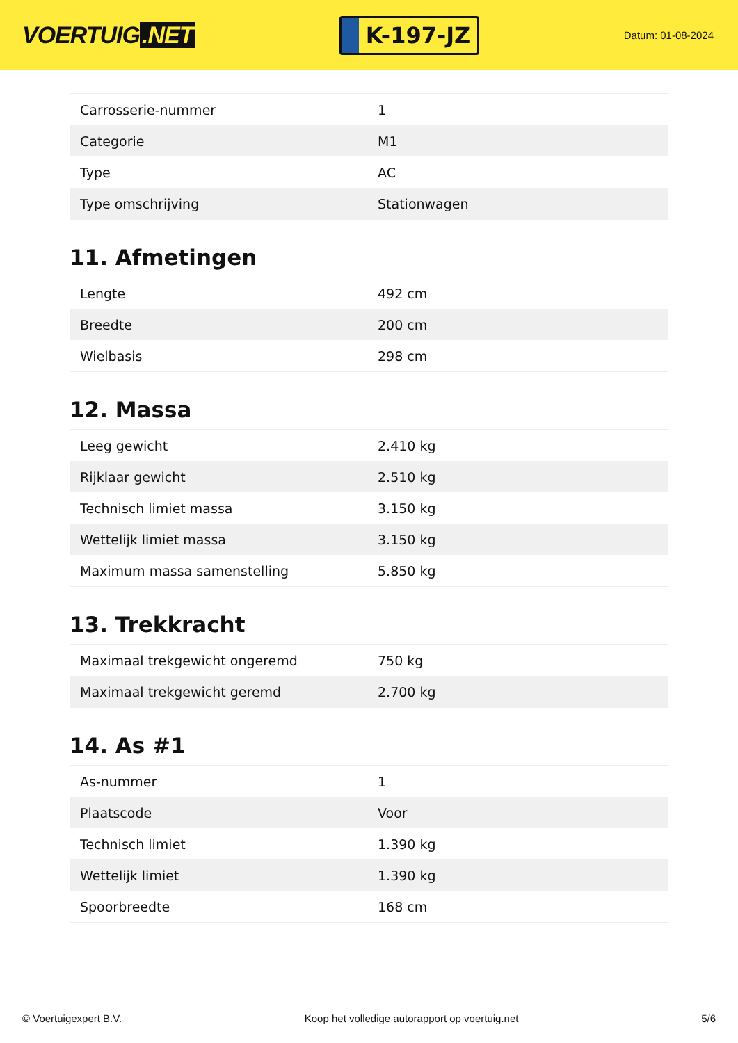VOERTUIG.NET
K-197-JZ
Datum: 01-08-2024
| Carrosserie-nummer | 1 |
| Categorie | M1 |
| Type | AC |
| Type omschrijving | Stationwagen |
11. Afmetingen
| Lengte | 492 cm |
| Breedte | 200 cm |
| Wielbasis | 298 cm |
12. Massa
| Leeg gewicht | 2.410 kg |
| Rijklaar gewicht | 2.510 kg |
| Technisch limiet massa | 3.150 kg |
| Wettelijk limiet massa | 3.150 kg |
| Maximum massa samenstelling | 5.850 kg |
13. Trekkracht
| Maximaal trekgewicht ongeremd | 750 kg |
| Maximaal trekgewicht geremd | 2.700 kg |
14. As #1
| As-nummer | 1 |
| Plaatscode | Voor |
| Technisch limiet | 1.390 kg |
| Wettelijk limiet | 1.390 kg |
| Spoorbreedte | 168 cm |
© Voertuigexpert B.V. Koop het volledige autorapport op voertuig.net 5/6